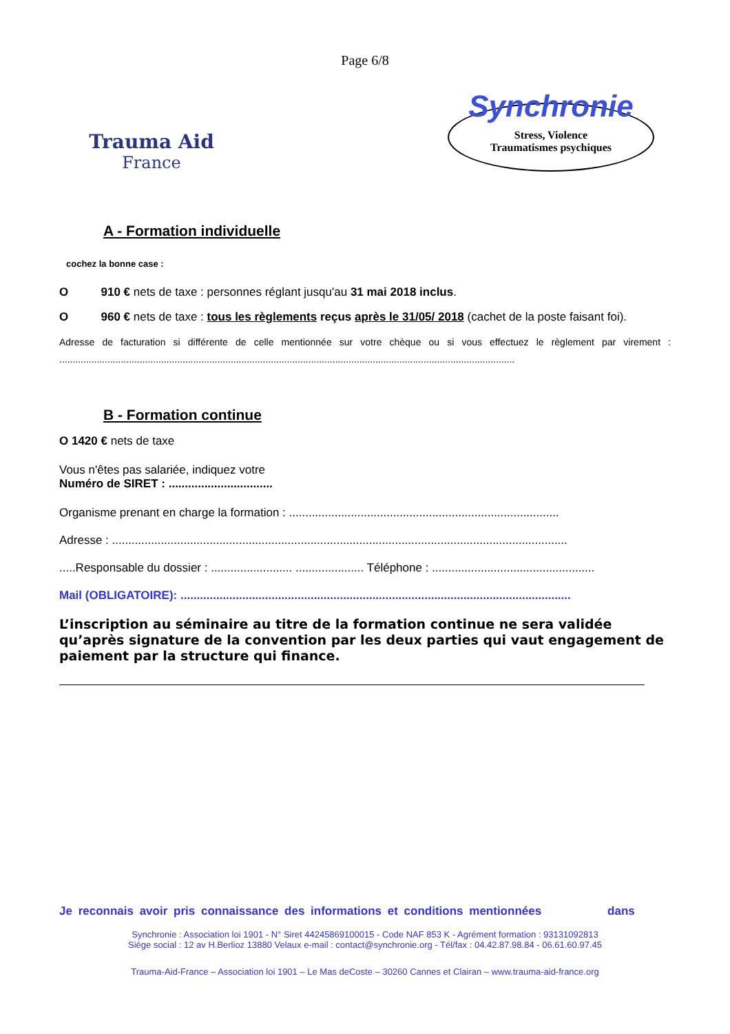Page 6/8
Trauma Aid
France
Synchronie
Stress, Violence
Traumatismes psychiques
A - Formation individuelle
cochez la bonne case :
O 910 € nets de taxe : personnes réglant jusqu'au 31 mai 2018 inclus.
O 960 € nets de taxe : tous les règlements reçus après le 31/05/ 2018 (cachet de la poste faisant foi).
Adresse de facturation si différente de celle mentionnée sur votre chèque ou si vous effectuez le règlement par virement : ..........................................................................................................................................................................
B - Formation continue
O 1420 € nets de taxe
Vous n'êtes pas salariée, indiquez votre
Numéro de SIRET : ................................
Organisme prenant en charge la formation : ...................................................................................
Adresse : ............................................................................................................................................
.....Responsable du dossier : ......................... ..................... Téléphone : ..................................................
Mail (OBLIGATOIRE): ........................................................................................................................
L’inscription au séminaire au titre de la formation continue ne sera validée qu’après signature de la convention par les deux parties qui vaut engagement de paiement par la structure qui finance.
Je reconnais avoir pris connaissance des informations et conditions mentionnées dans
Synchronie : Association loi 1901 - N° Siret 44245869100015 - Code NAF 853 K - Agrément formation : 93131092813
Siège social : 12 av H.Berlioz 13880 Velaux e-mail : contact@synchronie.org - Tél/fax : 04.42.87.98.84 - 06.61.60.97.45
Trauma-Aid-France – Association loi 1901 – Le Mas deCoste – 30260 Cannes et Clairan – www.trauma-aid-france.org